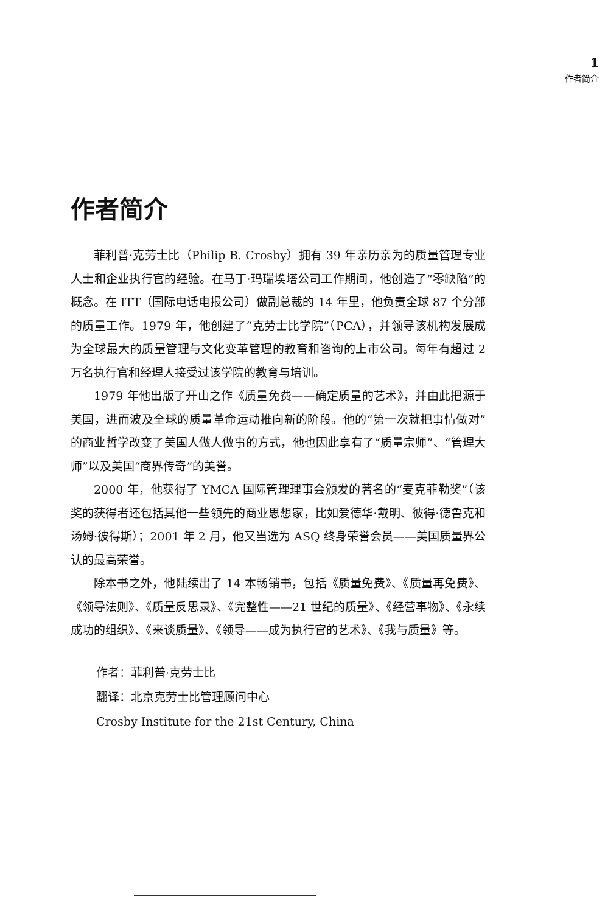1
作者简介
作者简介
菲利普·克劳士比（Philip B. Crosby）拥有 39 年亲历亲为的质量管理专业人士和企业执行官的经验。在马丁·玛瑞埃塔公司工作期间，他创造了“零缺陷”的概念。在 ITT（国际电话电报公司）做副总裁的 14 年里，他负责全球 87 个分部的质量工作。1979 年，他创建了“克劳士比学院”（PCA），并领导该机构发展成为全球最大的质量管理与文化变革管理的教育和咨询的上市公司。每年有超过 2 万名执行官和经理人接受过该学院的教育与培训。
1979 年他出版了开山之作《质量免费——确定质量的艺术》，并由此把源于美国，进而波及全球的质量革命运动推向新的阶段。他的“第一次就把事情做对”的商业哲学改变了美国人做人做事的方式，他也因此享有了“质量宗师”、“管理大师”以及美国“商界传奇”的美誉。
2000 年，他获得了 YMCA 国际管理理事会颁发的著名的“麦克菲勒奖”（该奖的获得者还包括其他一些领先的商业思想家，比如爱德华·戴明、彼得·德鲁克和汤姆·彼得斯）；2001 年 2 月，他又当选为 ASQ 终身荣誉会员——美国质量界公认的最高荣誉。
除本书之外，他陆续出了 14 本畅销书，包括《质量免费》、《质量再免费》、《领导法则》、《质量反思录》、《完整性——21 世纪的质量》、《经营事物》、《永续成功的组织》、《来谈质量》、《领导——成为执行官的艺术》、《我与质量》等。
作者：菲利普·克劳士比
翻译：北京克劳士比管理顾问中心
Crosby Institute for the 21st Century, China